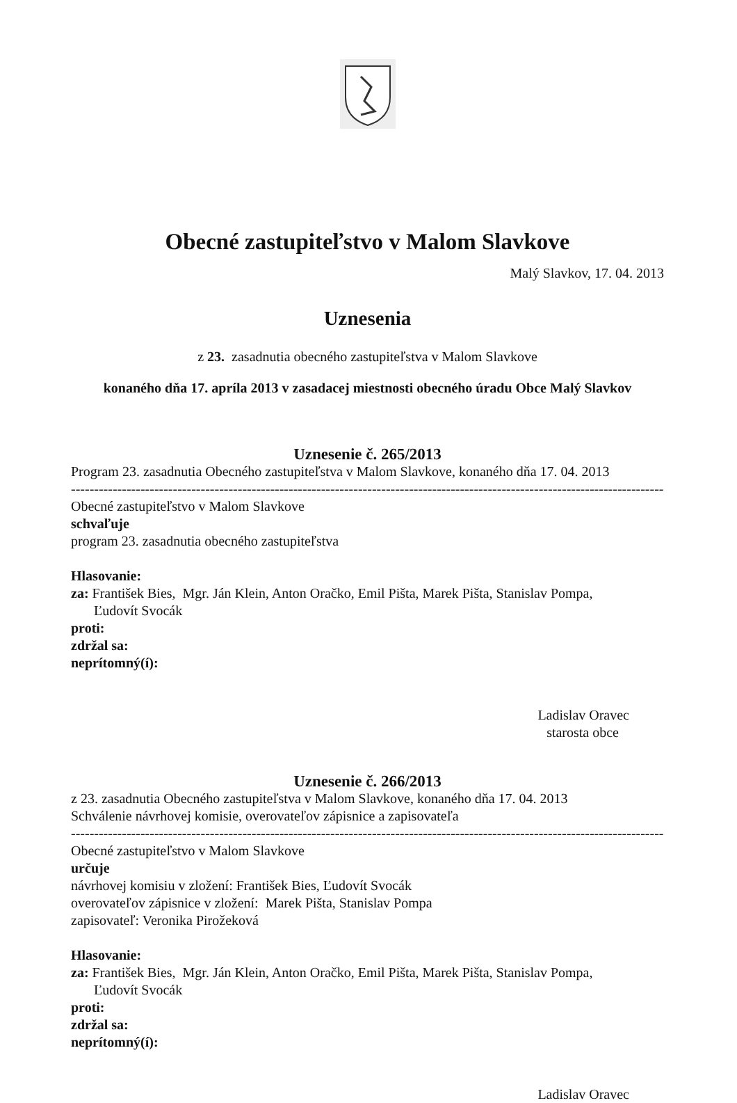Obecné zastupiteľstvo v Malom Slavkove
Malý Slavkov, 17. 04. 2013
Uznesenia
z 23. zasadnutia obecného zastupiteľstva v Malom Slavkove
konaného dňa 17. apríla 2013 v zasadacej miestnosti obecného úradu Obce Malý Slavkov
Uznesenie č. 265/2013
Program 23. zasadnutia Obecného zastupiteľstva v Malom Slavkove, konaného dňa 17. 04. 2013
----------------------------------------------------------------------------------------------------------------------------------
Obecné zastupiteľstvo v Malom Slavkove
schvaľuje
program 23. zasadnutia obecného zastupiteľstva
Hlasovanie:
za: František Bies, Mgr. Ján Klein, Anton Oračko, Emil Pišta, Marek Pišta, Stanislav Pompa,
Ľudovít Svocák
proti:
zdržal sa:
neprítomný(í):
Ladislav Oravec
starosta obce
Uznesenie č. 266/2013
z 23. zasadnutia Obecného zastupiteľstva v Malom Slavkove, konaného dňa 17. 04. 2013
Schválenie návrhovej komisie, overovateľov zápisnice a zapisovateľa
----------------------------------------------------------------------------------------------------------------------------------
Obecné zastupiteľstvo v Malom Slavkove
určuje
návrhovej komisiu v zložení: František Bies, Ľudovít Svocák
overovateľov zápisnice v zložení: Marek Pišta, Stanislav Pompa
zapisovateľ: Veronika Pirožeková
Hlasovanie:
za: František Bies, Mgr. Ján Klein, Anton Oračko, Emil Pišta, Marek Pišta, Stanislav Pompa,
Ľudovít Svocák
proti:
zdržal sa:
neprítomný(í):
Ladislav Oravec